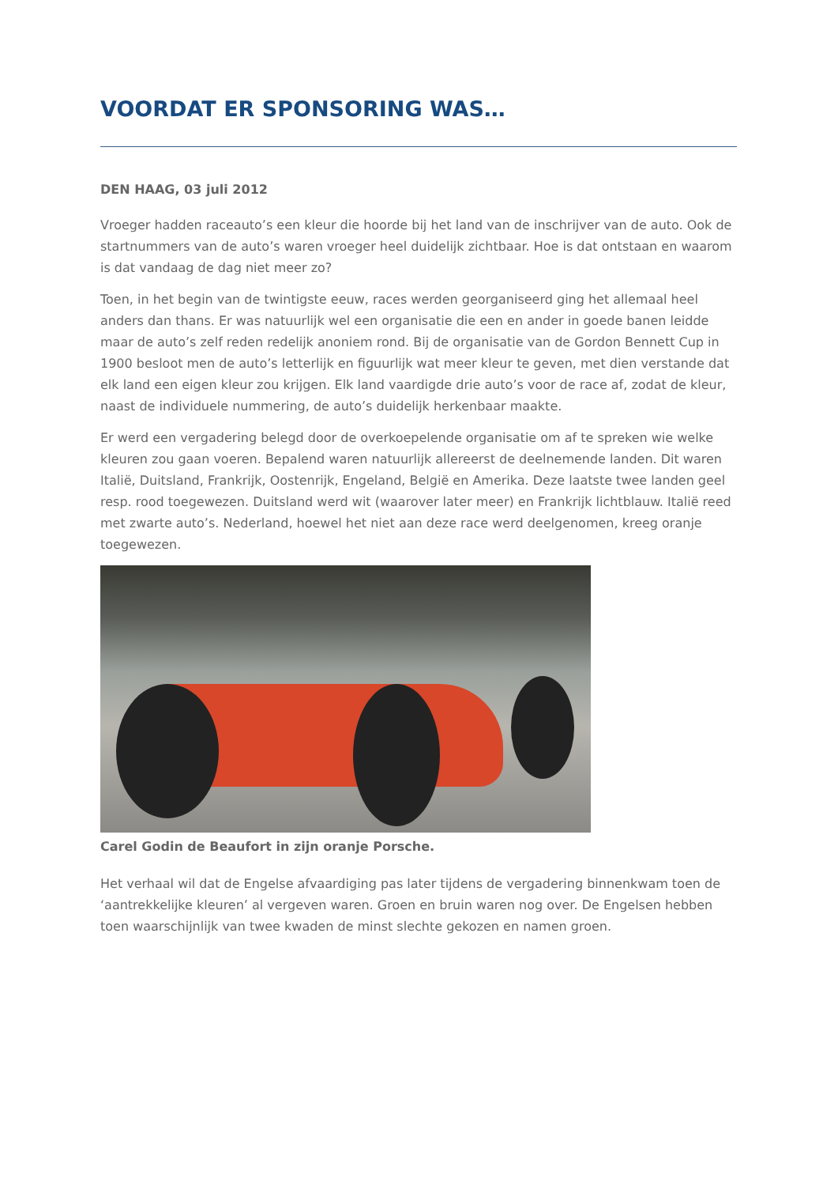VOORDAT ER SPONSORING WAS…
DEN HAAG, 03 juli 2012
Vroeger hadden raceauto’s een kleur die hoorde bij het land van de inschrijver van de auto. Ook de startnummers van de auto’s waren vroeger heel duidelijk zichtbaar. Hoe is dat ontstaan en waarom is dat vandaag de dag niet meer zo?
Toen, in het begin van de twintigste eeuw, races werden georganiseerd ging het allemaal heel anders dan thans. Er was natuurlijk wel een organisatie die een en ander in goede banen leidde maar de auto’s zelf reden redelijk anoniem rond. Bij de organisatie van de Gordon Bennett Cup in 1900 besloot men de auto’s letterlijk en figuurlijk wat meer kleur te geven, met dien verstande dat elk land een eigen kleur zou krijgen. Elk land vaardigde drie auto’s voor de race af, zodat de kleur, naast de individuele nummering, de auto’s duidelijk herkenbaar maakte.
Er werd een vergadering belegd door de overkoepelende organisatie om af te spreken wie welke kleuren zou gaan voeren. Bepalend waren natuurlijk allereerst de deelnemende landen. Dit waren Italië, Duitsland, Frankrijk, Oostenrijk, Engeland, België en Amerika. Deze laatste twee landen geel resp. rood toegewezen. Duitsland werd wit (waarover later meer) en Frankrijk lichtblauw. Italië reed met zwarte auto’s. Nederland, hoewel het niet aan deze race werd deelgenomen, kreeg oranje toegewezen.
Carel Godin de Beaufort in zijn oranje Porsche.
Het verhaal wil dat de Engelse afvaardiging pas later tijdens de vergadering binnenkwam toen de ‘aantrekkelijke kleuren’ al vergeven waren. Groen en bruin waren nog over. De Engelsen hebben toen waarschijnlijk van twee kwaden de minst slechte gekozen en namen groen.